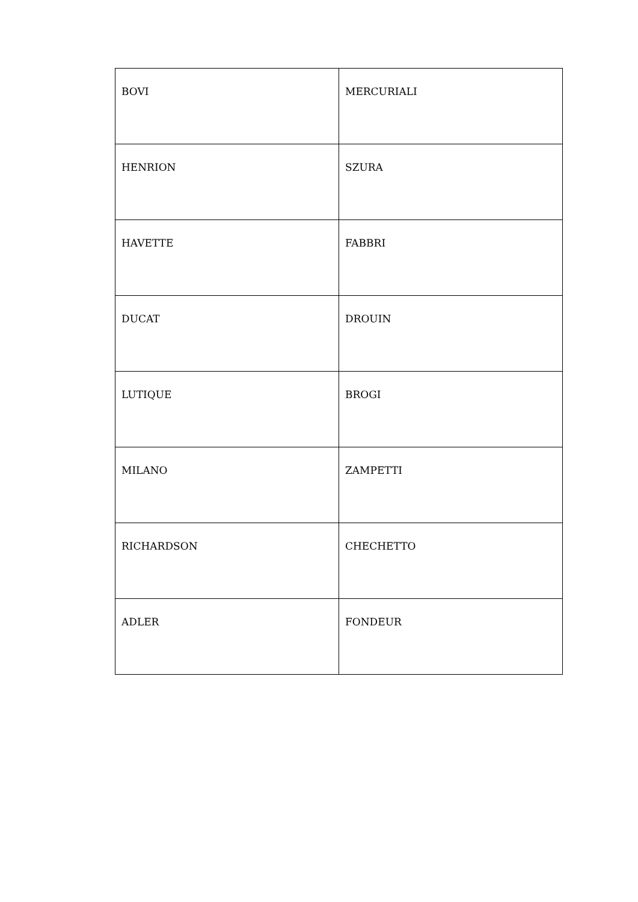| BOVI | MERCURIALI |
| HENRION | SZURA |
| HAVETTE | FABBRI |
| DUCAT | DROUIN |
| LUTIQUE | BROGI |
| MILANO | ZAMPETTI |
| RICHARDSON | CHECHETTO |
| ADLER | FONDEUR |